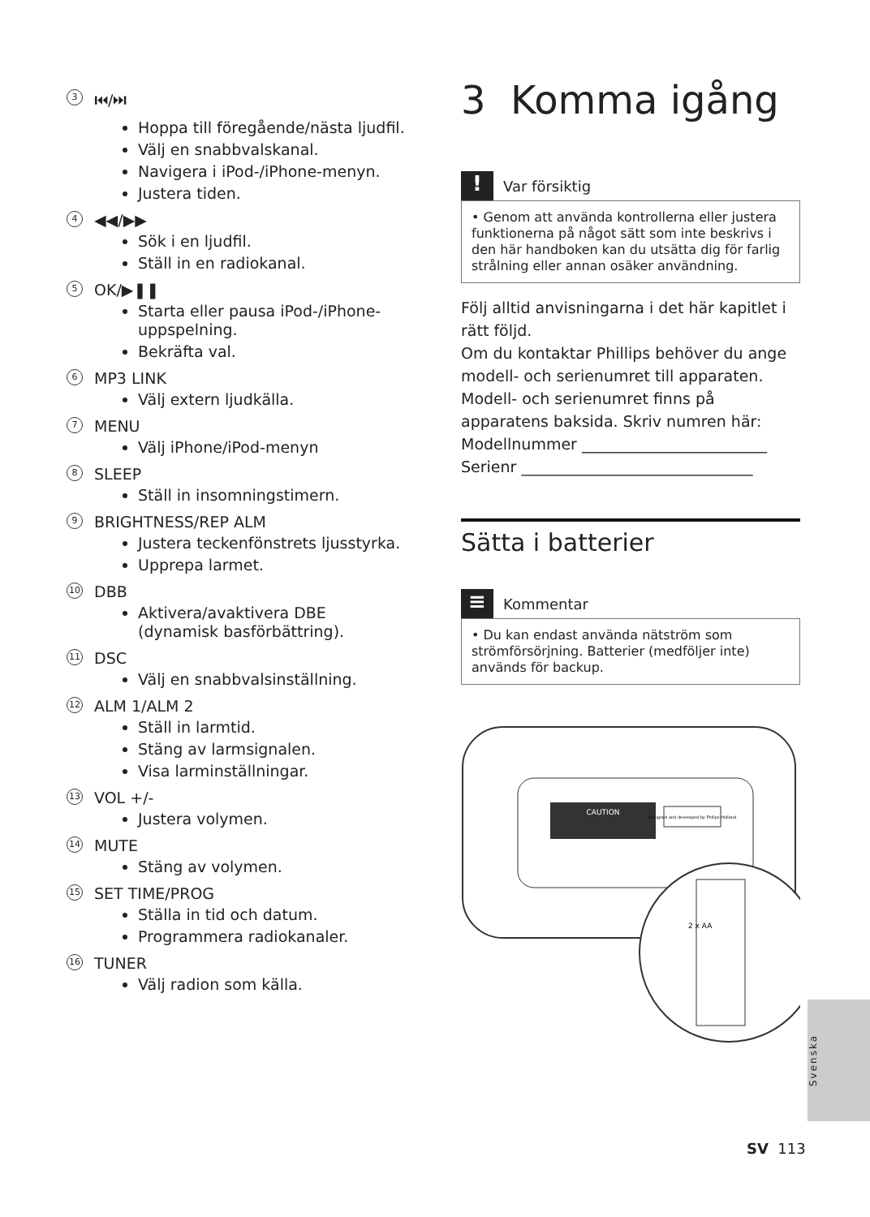3 ⏮/⏭
Hoppa till föregående/nästa ljudfil.
Välj en snabbvalskanal.
Navigera i iPod-/iPhone-menyn.
Justera tiden.
4 ◀◀/▶▶
Sök i en ljudfil.
Ställ in en radiokanal.
5 OK/▶❚❚
Starta eller pausa iPod-/iPhone-uppspelning.
Bekräfta val.
6 MP3 LINK
Välj extern ljudkälla.
7 MENU
Välj iPhone/iPod-menyn
8 SLEEP
Ställ in insomningstimern.
9 BRIGHTNESS/REP ALM
Justera teckenfönstrets ljusstyrka.
Upprepa larmet.
10 DBB
Aktivera/avaktivera DBE (dynamisk basförbättring).
11 DSC
Välj en snabbvalsinställning.
12 ALM 1/ALM 2
Ställ in larmtid.
Stäng av larmsignalen.
Visa larminställningar.
13 VOL +/-
Justera volymen.
14 MUTE
Stäng av volymen.
15 SET TIME/PROG
Ställa in tid och datum.
Programmera radiokanaler.
16 TUNER
Välj radion som källa.
3 Komma igång
!
Var försiktig
• Genom att använda kontrollerna eller justera funktionerna på något sätt som inte beskrivs i den här handboken kan du utsätta dig för farlig strålning eller annan osäker användning.
Följ alltid anvisningarna i det här kapitlet i rätt följd.
Om du kontaktar Phillips behöver du ange modell- och serienumret till apparaten.
Modell- och serienumret finns på apparatens baksida. Skriv numren här:
Modellnummer ________________________
Serienr ______________________________
Sätta i batterier
≡
Kommentar
• Du kan endast använda nätström som strömförsörjning. Batterier (medföljer inte) används för backup.
CAUTION
Designed and developed by Philips Holland
2 x AA
Svenska
SV 113